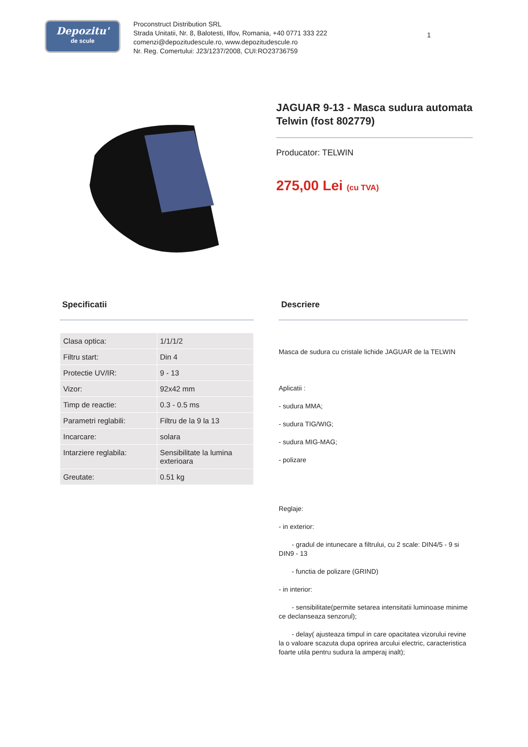Depozitu'
de scule
Proconstruct Distribution SRL
Strada Unitatii, Nr. 8, Balotesti, Ilfov, Romania, +40 0771 333 222
comenzi@depozitudescule.ro, www.depozitudescule.ro
Nr. Reg. Comertului: J23/1237/2008, CUI:RO23736759
1
JAGUAR 9-13 - Masca sudura automata Telwin (fost 802779)
Producator: TELWIN
275,00 Lei (cu TVA)
Specificatii
| Clasa optica: | 1/1/1/2 |
| Filtru start: | Din 4 |
| Protectie UV/IR: | 9 - 13 |
| Vizor: | 92x42 mm |
| Timp de reactie: | 0.3 - 0.5 ms |
| Parametri reglabili: | Filtru de la 9 la 13 |
| Incarcare: | solara |
| Intarziere reglabila: | Sensibilitate la lumina exterioara |
| Greutate: | 0.51 kg |
Descriere
Masca de sudura cu cristale lichide JAGUAR de la TELWIN
Aplicatii :
- sudura MMA;
- sudura TIG/WIG;
- sudura MIG-MAG;
- polizare
Reglaje:
- in exterior:
- gradul de intunecare a filtrului, cu 2 scale: DIN4/5 - 9 si DIN9 - 13
- functia de polizare (GRIND)
- in interior:
- sensibilitate(permite setarea intensitatii luminoase minime ce declanseaza senzorul);
- delay( ajusteaza timpul in care opacitatea vizorului revine la o valoare scazuta dupa oprirea arcului electric, caracteristica foarte utila pentru sudura la amperaj inalt);